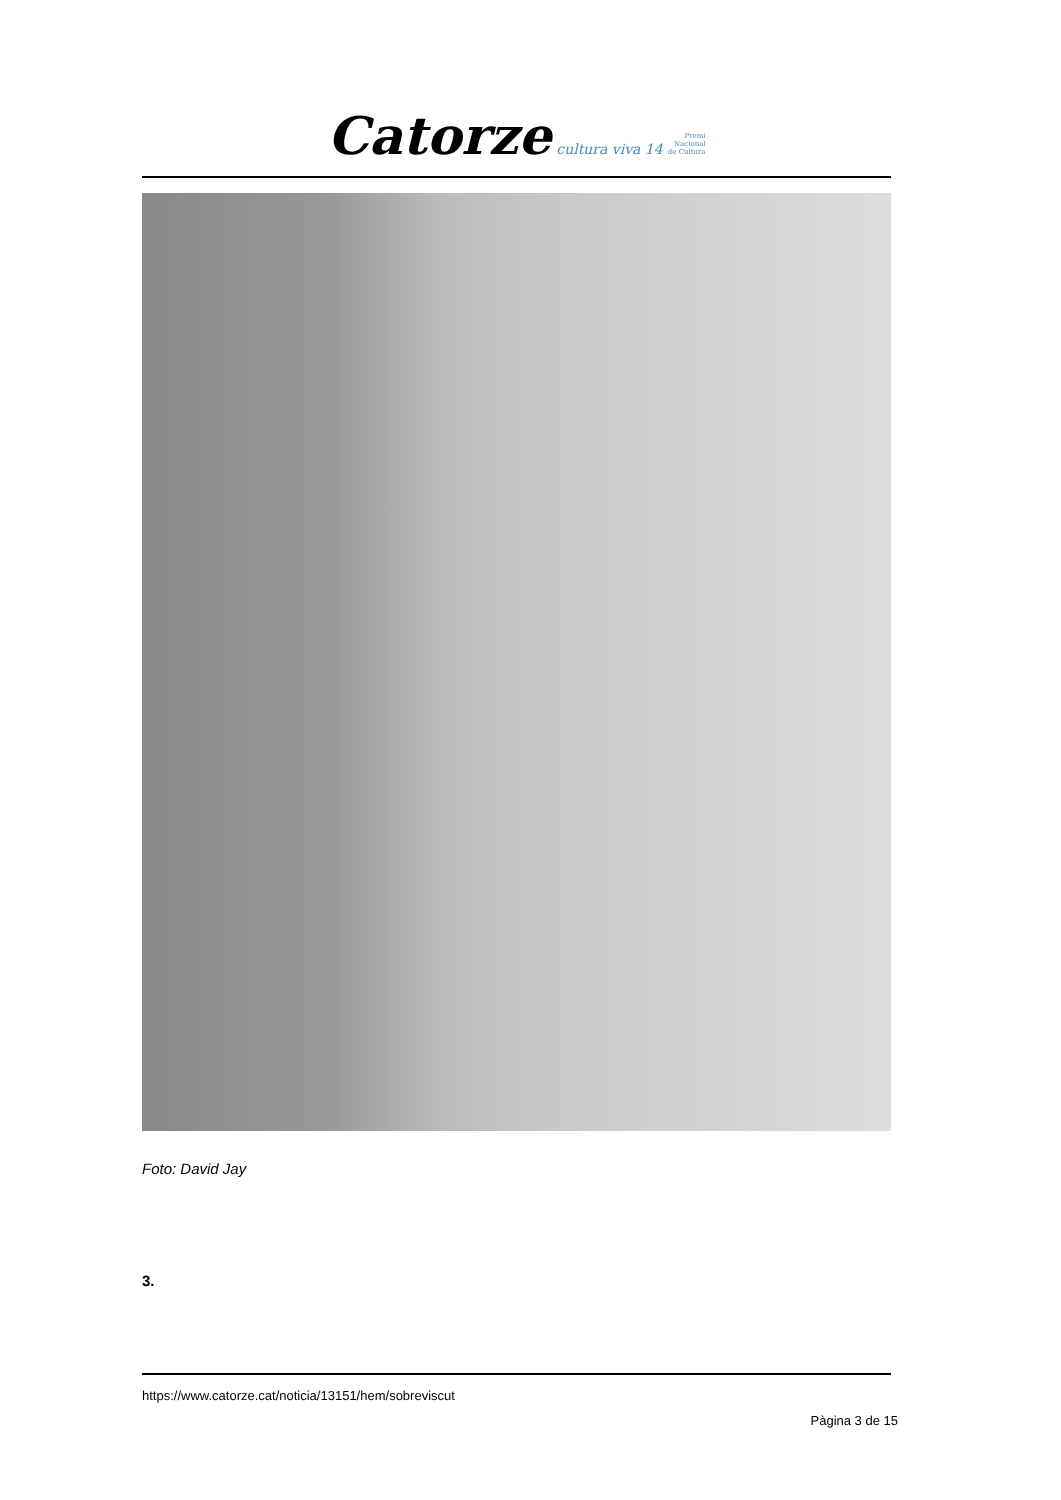Catorze cultura viva 14 Premi
Nacional
de Cultura
Foto: David Jay
3.
https://www.catorze.cat/noticia/13151/hem/sobreviscut
Pàgina 3 de 15